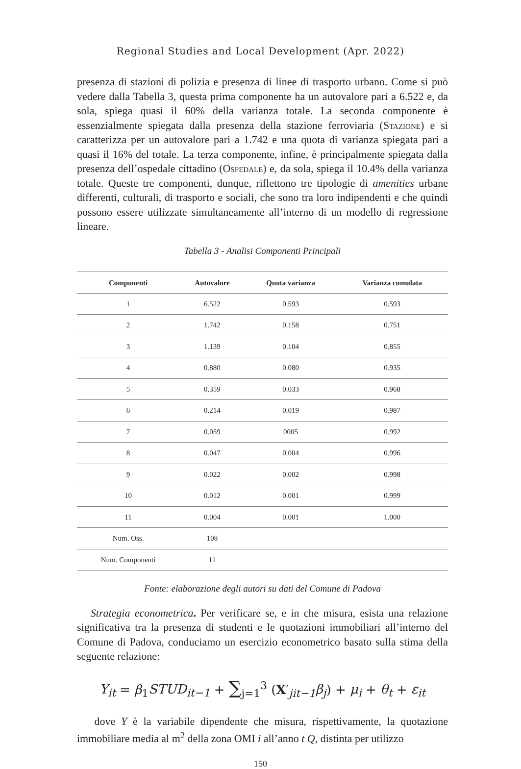Regional Studies and Local Development (Apr. 2022)
presenza di stazioni di polizia e presenza di linee di trasporto urbano. Come si può vedere dalla Tabella 3, questa prima componente ha un autovalore pari a 6.522 e, da sola, spiega quasi il 60% della varianza totale. La seconda componente è essenzialmente spiegata dalla presenza della stazione ferroviaria (Stazione) e si caratterizza per un autovalore pari a 1.742 e una quota di varianza spiegata pari a quasi il 16% del totale. La terza componente, infine, è principalmente spiegata dalla presenza dell’ospedale cittadino (Ospedale) e, da sola, spiega il 10.4% della varianza totale. Queste tre componenti, dunque, riflettono tre tipologie di amenities urbane differenti, culturali, di trasporto e sociali, che sono tra loro indipendenti e che quindi possono essere utilizzate simultaneamente all’interno di un modello di regressione lineare.
Tabella 3 - Analisi Componenti Principali
| Componenti | Autovalore | Quota varianza | Varianza cumulata |
| --- | --- | --- | --- |
| 1 | 6.522 | 0.593 | 0.593 |
| 2 | 1.742 | 0.158 | 0.751 |
| 3 | 1.139 | 0.104 | 0.855 |
| 4 | 0.880 | 0.080 | 0.935 |
| 5 | 0.359 | 0.033 | 0.968 |
| 6 | 0.214 | 0.019 | 0.987 |
| 7 | 0.059 | 0005 | 0.992 |
| 8 | 0.047 | 0.004 | 0.996 |
| 9 | 0.022 | 0.002 | 0.998 |
| 10 | 0.012 | 0.001 | 0.999 |
| 11 | 0.004 | 0.001 | 1.000 |
| Num. Oss. | 108 | | |
| Num. Componenti | 11 | | |
Fonte: elaborazione degli autori su dati del Comune di Padova
Strategia econometrica. Per verificare se, e in che misura, esista una relazione significativa tra la presenza di studenti e le quotazioni immobiliari all’interno del Comune di Padova, conduciamo un esercizio econometrico basato sulla stima della seguente relazione:
Y<sub>it</sub> = β<sub>1</sub>STUD<sub>it−1</sub> + ∑<sub>j=1</sub><sup>3</sup> (X′<sub>jit−1</sub>β<sub>j</sub>) + μ<sub>i</sub> + θ<sub>t</sub> + ε<sub>it</sub>
dove Y è la variabile dipendente che misura, rispettivamente, la quotazione immobiliare media al m<sup>2</sup> della zona OMI i all’anno t Q, distinta per utilizzo
150